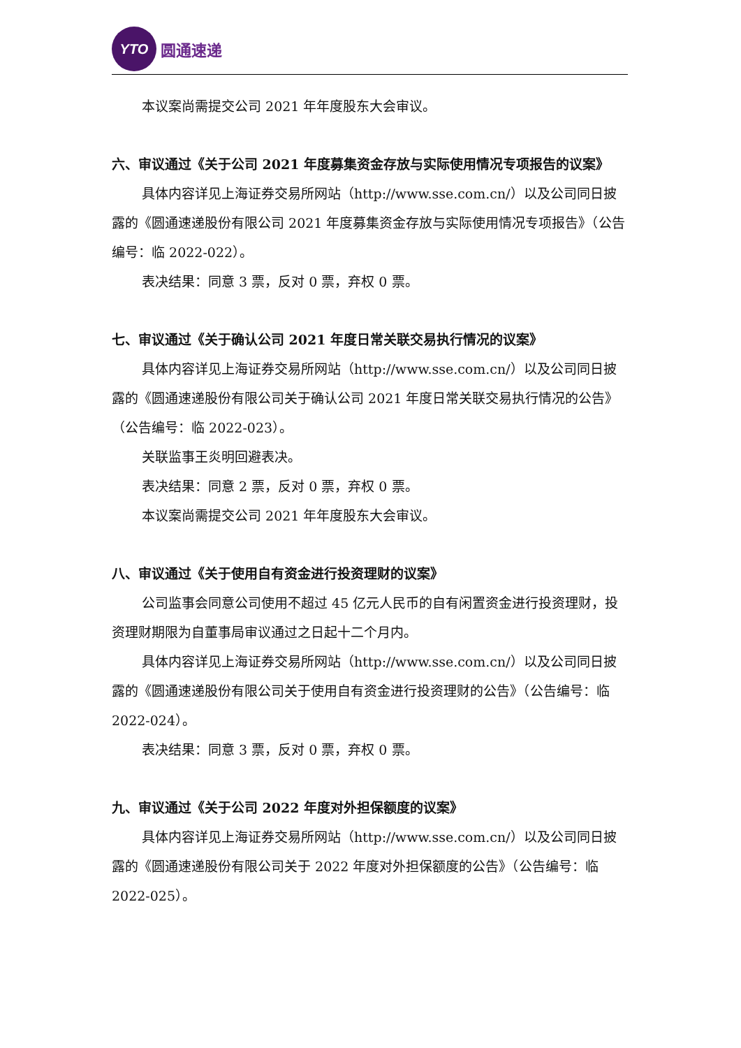YTO
圆通速递
本议案尚需提交公司 2021 年年度股东大会审议。
六、审议通过《关于公司 2021 年度募集资金存放与实际使用情况专项报告的议案》
具体内容详见上海证券交易所网站（http://www.sse.com.cn/）以及公司同日披露的《圆通速递股份有限公司 2021 年度募集资金存放与实际使用情况专项报告》（公告编号：临 2022-022）。
表决结果：同意 3 票，反对 0 票，弃权 0 票。
七、审议通过《关于确认公司 2021 年度日常关联交易执行情况的议案》
具体内容详见上海证券交易所网站（http://www.sse.com.cn/）以及公司同日披露的《圆通速递股份有限公司关于确认公司 2021 年度日常关联交易执行情况的公告》（公告编号：临 2022-023）。
关联监事王炎明回避表决。
表决结果：同意 2 票，反对 0 票，弃权 0 票。
本议案尚需提交公司 2021 年年度股东大会审议。
八、审议通过《关于使用自有资金进行投资理财的议案》
公司监事会同意公司使用不超过 45 亿元人民币的自有闲置资金进行投资理财，投资理财期限为自董事局审议通过之日起十二个月内。
具体内容详见上海证券交易所网站（http://www.sse.com.cn/）以及公司同日披露的《圆通速递股份有限公司关于使用自有资金进行投资理财的公告》（公告编号：临 2022-024）。
表决结果：同意 3 票，反对 0 票，弃权 0 票。
九、审议通过《关于公司 2022 年度对外担保额度的议案》
具体内容详见上海证券交易所网站（http://www.sse.com.cn/）以及公司同日披露的《圆通速递股份有限公司关于 2022 年度对外担保额度的公告》（公告编号：临 2022-025）。